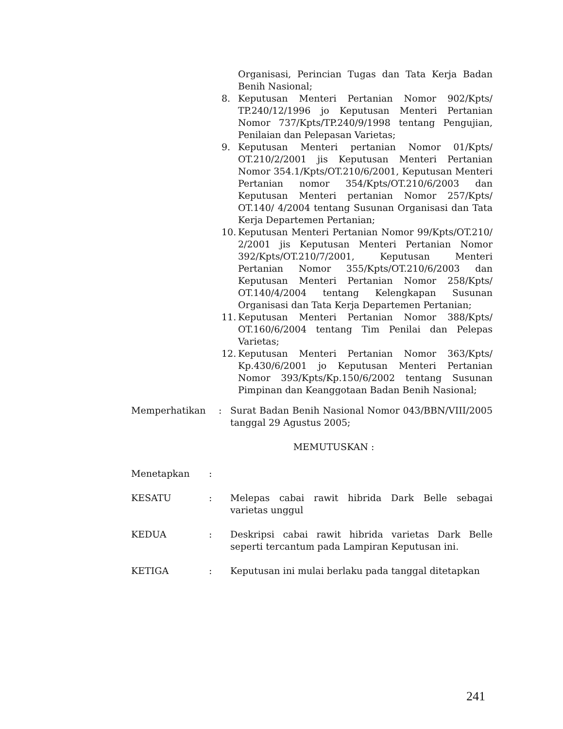Organisasi, Perincian Tugas dan Tata Kerja Badan Benih Nasional;
8. Keputusan Menteri Pertanian Nomor 902/Kpts/ TP.240/12/1996 jo Keputusan Menteri Pertanian Nomor 737/Kpts/TP.240/9/1998 tentang Pengujian, Penilaian dan Pelepasan Varietas;
9. Keputusan Menteri pertanian Nomor 01/Kpts/ OT.210/2/2001 jis Keputusan Menteri Pertanian Nomor 354.1/Kpts/OT.210/6/2001, Keputusan Menteri Pertanian nomor 354/Kpts/OT.210/6/2003 dan Keputusan Menteri pertanian Nomor 257/Kpts/ OT.140/ 4/2004 tentang Susunan Organisasi dan Tata Kerja Departemen Pertanian;
10. Keputusan Menteri Pertanian Nomor 99/Kpts/OT.210/ 2/2001 jis Keputusan Menteri Pertanian Nomor 392/Kpts/OT.210/7/2001, Keputusan Menteri Pertanian Nomor 355/Kpts/OT.210/6/2003 dan Keputusan Menteri Pertanian Nomor 258/Kpts/ OT.140/4/2004 tentang Kelengkapan Susunan Organisasi dan Tata Kerja Departemen Pertanian;
11. Keputusan Menteri Pertanian Nomor 388/Kpts/ OT.160/6/2004 tentang Tim Penilai dan Pelepas Varietas;
12. Keputusan Menteri Pertanian Nomor 363/Kpts/ Kp.430/6/2001 jo Keputusan Menteri Pertanian Nomor 393/Kpts/Kp.150/6/2002 tentang Susunan Pimpinan dan Keanggotaan Badan Benih Nasional;
Memperhatikan: Surat Badan Benih Nasional Nomor 043/BBN/VIII/2005 tanggal 29 Agustus 2005;
MEMUTUSKAN :
Menetapkan:
KESATU: Melepas cabai rawit hibrida Dark Belle sebagai varietas unggul
KEDUA: Deskripsi cabai rawit hibrida varietas Dark Belle seperti tercantum pada Lampiran Keputusan ini.
KETIGA: Keputusan ini mulai berlaku pada tanggal ditetapkan
241